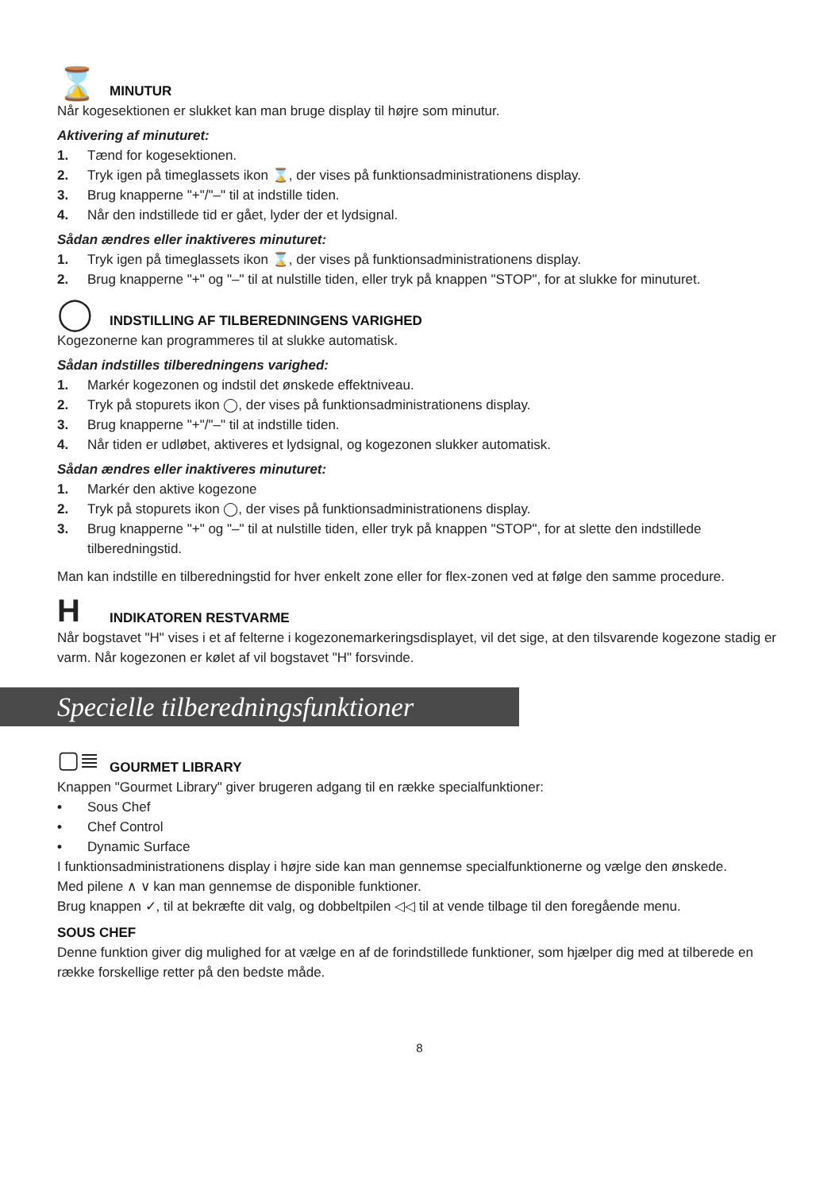⌛
MINUTUR
Når kogesektionen er slukket kan man bruge display til højre som minutur.
Aktivering af minuturet:
1. Tænd for kogesektionen.
2. Tryk igen på timeglassets ikon ⌛, der vises på funktionsadministrationens display.
3. Brug knapperne "+"/"–" til at indstille tiden.
4. Når den indstillede tid er gået, lyder der et lydsignal.
Sådan ændres eller inaktiveres minuturet:
1. Tryk igen på timeglassets ikon ⌛, der vises på funktionsadministrationens display.
2. Brug knapperne "+" og "–" til at nulstille tiden, eller tryk på knappen "STOP", for at slukke for minuturet.
◯
INDSTILLING AF TILBEREDNINGENS VARIGHED
Kogezonerne kan programmeres til at slukke automatisk.
Sådan indstilles tilberedningens varighed:
1. Markér kogezonen og indstil det ønskede effektniveau.
2. Tryk på stopurets ikon ◯, der vises på funktionsadministrationens display.
3. Brug knapperne "+"/"–" til at indstille tiden.
4. Når tiden er udløbet, aktiveres et lydsignal, og kogezonen slukker automatisk.
Sådan ændres eller inaktiveres minuturet:
1. Markér den aktive kogezone
2. Tryk på stopurets ikon ◯, der vises på funktionsadministrationens display.
3. Brug knapperne "+" og "–" til at nulstille tiden, eller tryk på knappen "STOP", for at slette den indstillede tilberedningstid.
Man kan indstille en tilberedningstid for hver enkelt zone eller for flex-zonen ved at følge den samme procedure.
H
INDIKATOREN RESTVARME
Når bogstavet "H" vises i et af felterne i kogezonemarkeringsdisplayet, vil det sige, at den tilsvarende kogezone stadig er varm. Når kogezonen er kølet af vil bogstavet "H" forsvinde.
Specielle tilberedningsfunktioner
▢≣
GOURMET LIBRARY
Knappen "Gourmet Library" giver brugeren adgang til en række specialfunktioner:
• Sous Chef
• Chef Control
• Dynamic Surface
I funktionsadministrationens display i højre side kan man gennemse specialfunktionerne og vælge den ønskede.
Med pilene ∧ ∨ kan man gennemse de disponible funktioner.
Brug knappen ✓, til at bekræfte dit valg, og dobbeltpilen ◁◁ til at vende tilbage til den foregående menu.
SOUS CHEF
Denne funktion giver dig mulighed for at vælge en af de forindstillede funktioner, som hjælper dig med at tilberede en række forskellige retter på den bedste måde.
8